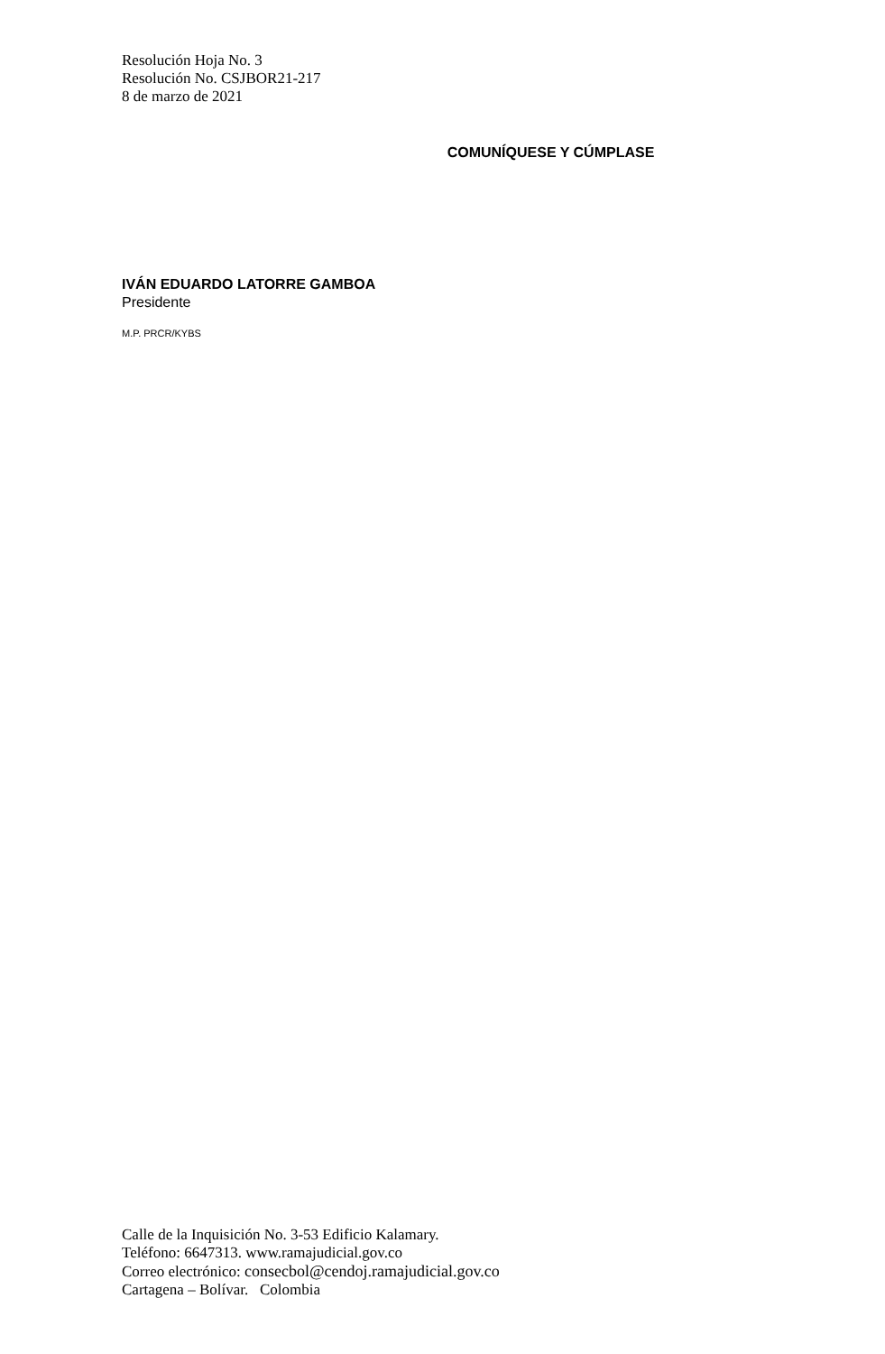Resolución Hoja No. 3
Resolución No. CSJBOR21-217
8 de marzo de 2021
COMUNÍQUESE Y CÚMPLASE
IVÁN EDUARDO LATORRE GAMBOA
Presidente
M.P. PRCR/KYBS
Calle de la Inquisición No. 3-53 Edificio Kalamary.
Teléfono: 6647313. www.ramajudicial.gov.co
Correo electrónico: consecbol@cendoj.ramajudicial.gov.co
Cartagena – Bolívar. Colombia